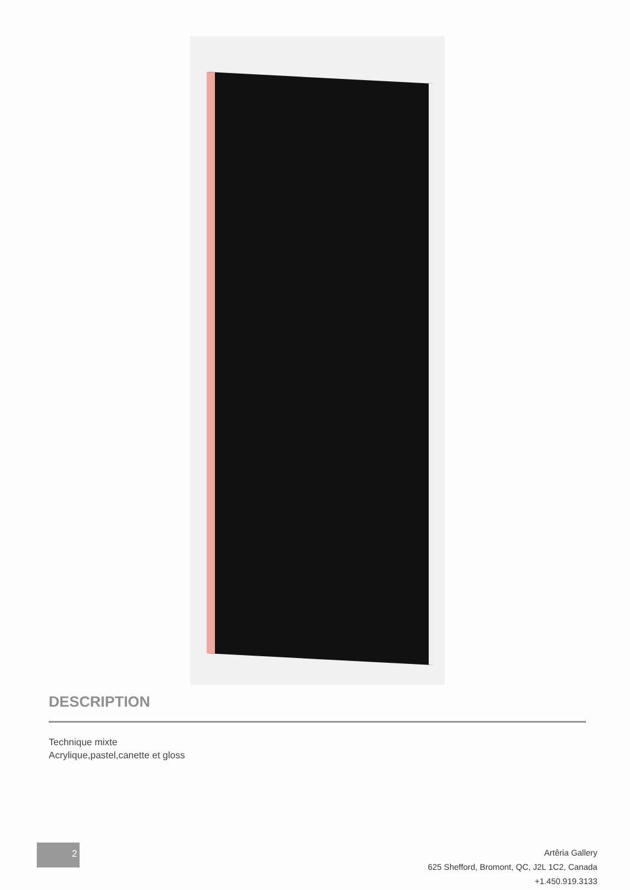DESCRIPTION
Technique mixte
Acrylique,pastel,canette et gloss
2
Artêria Gallery
625 Shefford, Bromont, QC, J2L 1C2, Canada
+1.450.919.3133